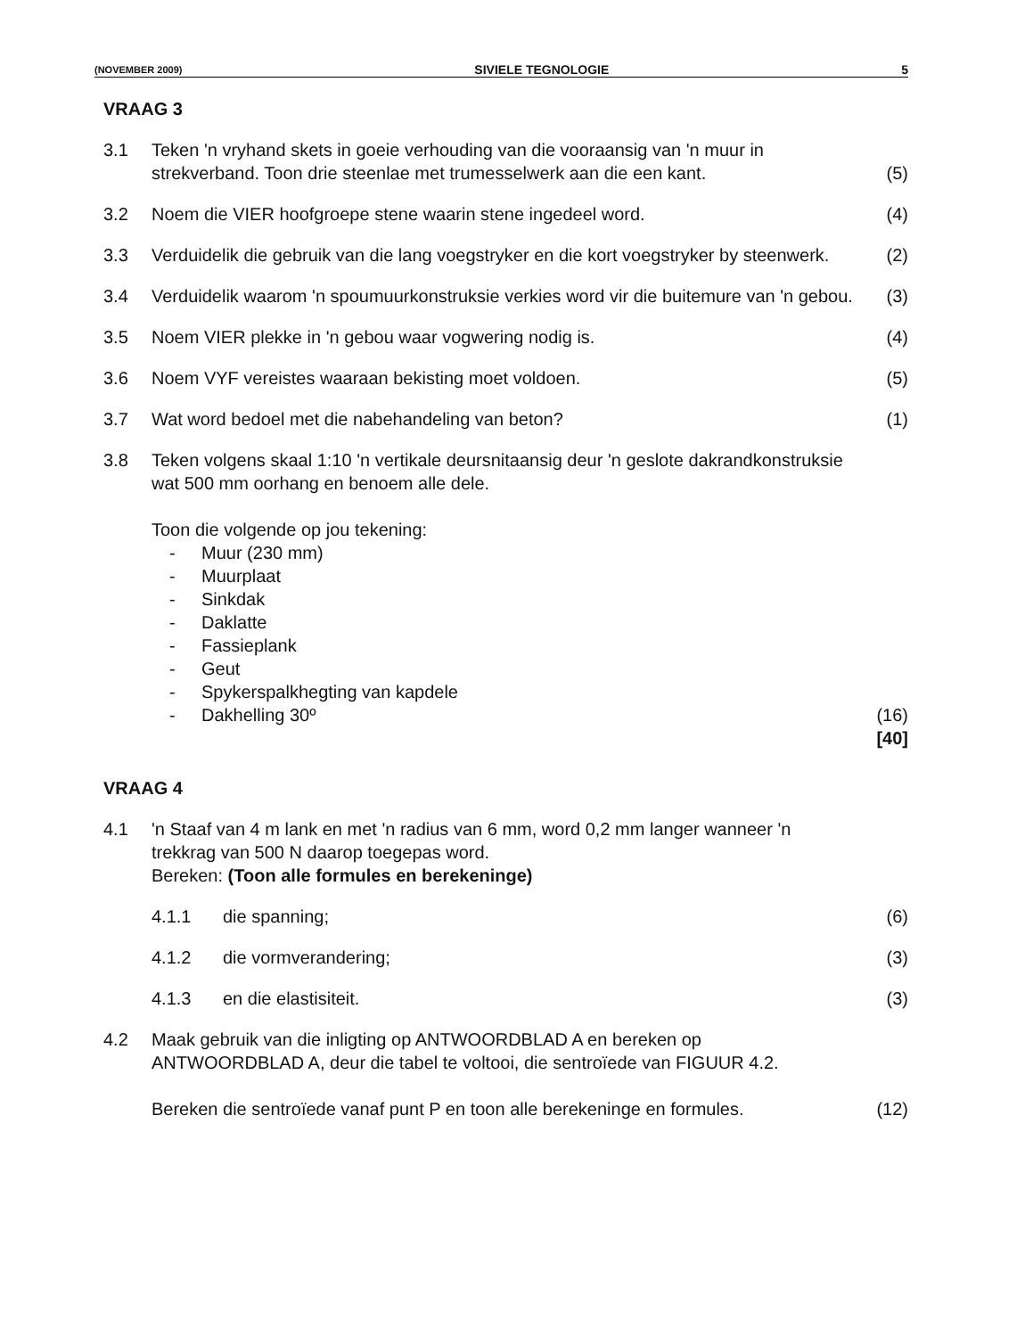(NOVEMBER 2009) SIVIELE TEGNOLOGIE 5
VRAAG 3
3.1 Teken 'n vryhand skets in goeie verhouding van die vooraansig van 'n muur in strekverband. Toon drie steenlae met trumesselwerk aan die een kant.
(5)
3.2 Noem die VIER hoofgroepe stene waarin stene ingedeel word.
(4)
3.3 Verduidelik die gebruik van die lang voegstryker en die kort voegstryker by steenwerk.
(2)
3.4 Verduidelik waarom 'n spoumuurkonstruksie verkies word vir die buitemure van 'n gebou.
(3)
3.5 Noem VIER plekke in 'n gebou waar vogwering nodig is.
(4)
3.6 Noem VYF vereistes waaraan bekisting moet voldoen.
(5)
3.7 Wat word bedoel met die nabehandeling van beton?
(1)
3.8 Teken volgens skaal 1:10 'n vertikale deursnitaansig deur 'n geslote dakrandkonstruksie wat 500 mm oorhang en benoem alle dele.
Toon die volgende op jou tekening:
- Muur (230 mm)
- Muurplaat
- Sinkdak
- Daklatte
- Fassieplank
- Geut
- Spykerspalkhegting van kapdele
- Dakhelling 30º
(16)
[40]
VRAAG 4
4.1 'n Staaf van 4 m lank en met 'n radius van 6 mm, word 0,2 mm langer wanneer 'n trekkrag van 500 N daarop toegepas word.
Bereken: (Toon alle formules en berekeninge)
4.1.1 die spanning; (6)
4.1.2 die vormverandering; (3)
4.1.3 en die elastisiteit. (3)
4.2 Maak gebruik van die inligting op ANTWOORDBLAD A en bereken op ANTWOORDBLAD A, deur die tabel te voltooi, die sentroïede van FIGUUR 4.2.
Bereken die sentroïede vanaf punt P en toon alle berekeninge en formules.
(12)